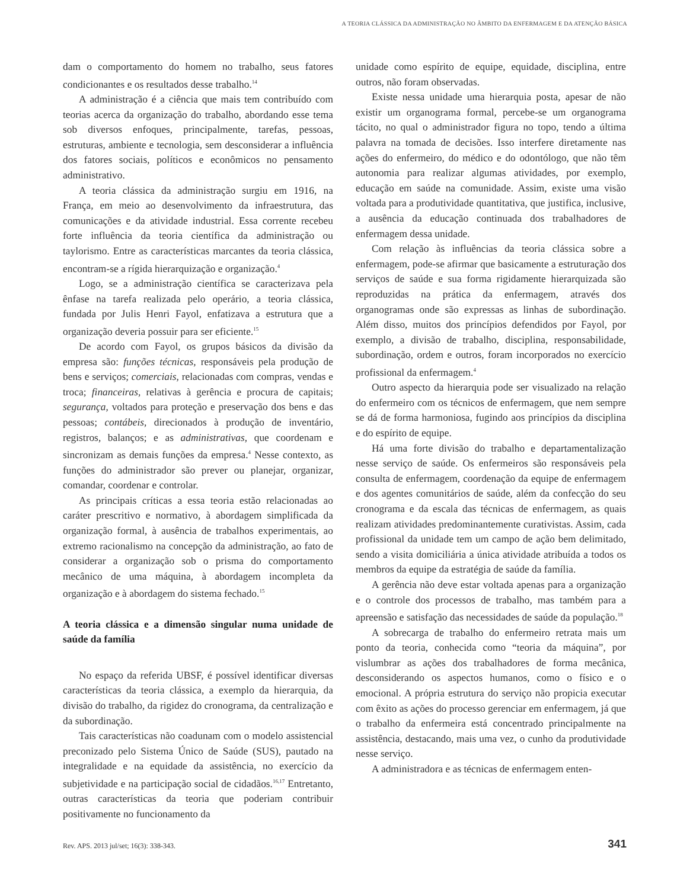A TEORIA CLÁSSICA DA ADMINISTRAÇÃO NO ÂMBITO DA ENFERMAGEM E DA ATENÇÃO BÁSICA
dam o comportamento do homem no trabalho, seus fatores condicionantes e os resultados desse trabalho.<sup>14</sup>
A administração é a ciência que mais tem contribuído com teorias acerca da organização do trabalho, abordando esse tema sob diversos enfoques, principalmente, tarefas, pessoas, estruturas, ambiente e tecnologia, sem desconsiderar a influência dos fatores sociais, políticos e econômicos no pensamento administrativo.
A teoria clássica da administração surgiu em 1916, na França, em meio ao desenvolvimento da infraestrutura, das comunicações e da atividade industrial. Essa corrente recebeu forte influência da teoria científica da administração ou taylorismo. Entre as características marcantes da teoria clássica, encontram-se a rígida hierarquização e organização.<sup>4</sup>
Logo, se a administração científica se caracterizava pela ênfase na tarefa realizada pelo operário, a teoria clássica, fundada por Julis Henri Fayol, enfatizava a estrutura que a organização deveria possuir para ser eficiente.<sup>15</sup>
De acordo com Fayol, os grupos básicos da divisão da empresa são: funções técnicas, responsáveis pela produção de bens e serviços; comerciais, relacionadas com compras, vendas e troca; financeiras, relativas à gerência e procura de capitais; segurança, voltados para proteção e preservação dos bens e das pessoas; contábeis, direcionados à produção de inventário, registros, balanços; e as administrativas, que coordenam e sincronizam as demais funções da empresa.<sup>4</sup> Nesse contexto, as funções do administrador são prever ou planejar, organizar, comandar, coordenar e controlar.
As principais críticas a essa teoria estão relacionadas ao caráter prescritivo e normativo, à abordagem simplificada da organização formal, à ausência de trabalhos experimentais, ao extremo racionalismo na concepção da administração, ao fato de considerar a organização sob o prisma do comportamento mecânico de uma máquina, à abordagem incompleta da organização e à abordagem do sistema fechado.<sup>15</sup>
A teoria clássica e a dimensão singular numa unidade de saúde da família
No espaço da referida UBSF, é possível identificar diversas características da teoria clássica, a exemplo da hierarquia, da divisão do trabalho, da rigidez do cronograma, da centralização e da subordinação.
Tais características não coadunam com o modelo assistencial preconizado pelo Sistema Único de Saúde (SUS), pautado na integralidade e na equidade da assistência, no exercício da subjetividade e na participação social de cidadãos.<sup>16,17</sup> Entretanto, outras características da teoria que poderiam contribuir positivamente no funcionamento da
unidade como espírito de equipe, equidade, disciplina, entre outros, não foram observadas.
Existe nessa unidade uma hierarquia posta, apesar de não existir um organograma formal, percebe-se um organograma tácito, no qual o administrador figura no topo, tendo a última palavra na tomada de decisões. Isso interfere diretamente nas ações do enfermeiro, do médico e do odontólogo, que não têm autonomia para realizar algumas atividades, por exemplo, educação em saúde na comunidade. Assim, existe uma visão voltada para a produtividade quantitativa, que justifica, inclusive, a ausência da educação continuada dos trabalhadores de enfermagem dessa unidade.
Com relação às influências da teoria clássica sobre a enfermagem, pode-se afirmar que basicamente a estruturação dos serviços de saúde e sua forma rigidamente hierarquizada são reproduzidas na prática da enfermagem, através dos organogramas onde são expressas as linhas de subordinação. Além disso, muitos dos princípios defendidos por Fayol, por exemplo, a divisão de trabalho, disciplina, responsabilidade, subordinação, ordem e outros, foram incorporados no exercício profissional da enfermagem.<sup>4</sup>
Outro aspecto da hierarquia pode ser visualizado na relação do enfermeiro com os técnicos de enfermagem, que nem sempre se dá de forma harmoniosa, fugindo aos princípios da disciplina e do espírito de equipe.
Há uma forte divisão do trabalho e departamentalização nesse serviço de saúde. Os enfermeiros são responsáveis pela consulta de enfermagem, coordenação da equipe de enfermagem e dos agentes comunitários de saúde, além da confecção do seu cronograma e da escala das técnicas de enfermagem, as quais realizam atividades predominantemente curativistas. Assim, cada profissional da unidade tem um campo de ação bem delimitado, sendo a visita domiciliária a única atividade atribuída a todos os membros da equipe da estratégia de saúde da família.
A gerência não deve estar voltada apenas para a organização e o controle dos processos de trabalho, mas também para a apreensão e satisfação das necessidades de saúde da população.<sup>18</sup>
A sobrecarga de trabalho do enfermeiro retrata mais um ponto da teoria, conhecida como “teoria da máquina”, por vislumbrar as ações dos trabalhadores de forma mecânica, desconsiderando os aspectos humanos, como o físico e o emocional. A própria estrutura do serviço não propicia executar com êxito as ações do processo gerenciar em enfermagem, já que o trabalho da enfermeira está concentrado principalmente na assistência, destacando, mais uma vez, o cunho da produtividade nesse serviço.
A administradora e as técnicas de enfermagem enten-
Rev. APS. 2013 jul/set; 16(3): 338-343.
341